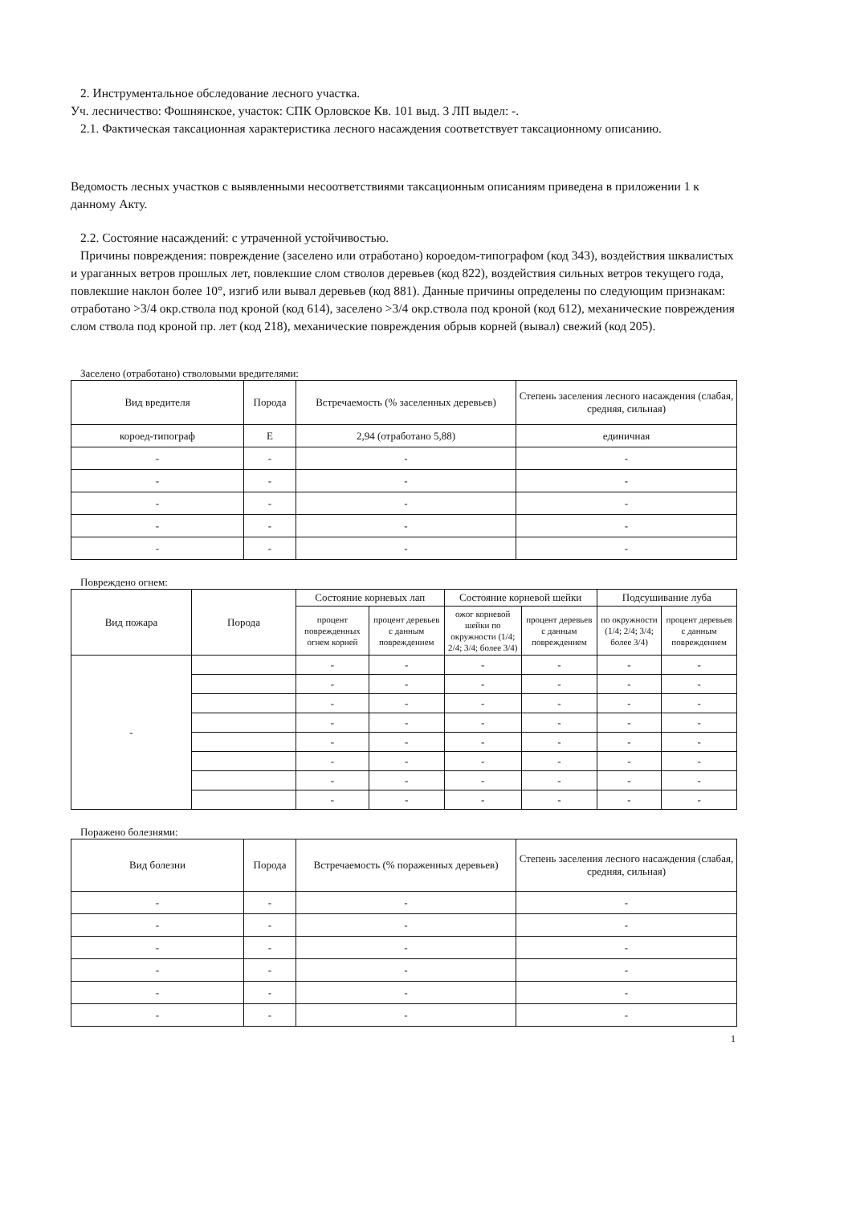2. Инструментальное обследование лесного участка.
Уч. лесничество: Фошнянское, участок: СПК Орловское Кв. 101 выд. 3 ЛП выдел: -.
2.1. Фактическая таксационная характеристика лесного насаждения соответствует таксационному описанию.
Ведомость лесных участков с выявленными несоответствиями таксационным описаниям приведена в приложении 1 к данному Акту.
2.2. Состояние насаждений: с утраченной устойчивостью.
Причины повреждения: повреждение (заселено или отработано) короедом-типографом (код 343), воздействия шквалистых и ураганных ветров прошлых лет, повлекшие слом стволов деревьев (код 822), воздействия сильных ветров текущего года, повлекшие наклон более 10°, изгиб или вывал деревьев (код 881). Данные причины определены по следующим признакам: отработано >3/4 окр.ствола под кроной (код 614), заселено >3/4 окр.ствола под кроной (код 612), механические повреждения слом ствола под кроной пр. лет (код 218), механические повреждения обрыв корней (вывал) свежий (код 205).
Заселено (отработано) стволовыми вредителями:
| Вид вредителя | Порода | Встречаемость (% заселенных деревьев) | Степень заселения лесного насаждения (слабая, средняя, сильная) |
| --- | --- | --- | --- |
| короед-типограф | Е | 2,94 (отработано 5,88) | единичная |
| - | - | - | - |
| - | - | - | - |
| - | - | - | - |
| - | - | - | - |
| - | - | - | - |
Повреждено огнем:
| Вид пожара | Порода | Состояние корневых лап | | Состояние корневой шейки | | Подсушивание луба | |
| --- | --- | --- | --- | --- | --- | --- | --- |
| | | процент поврежденных огнем корней | процент деревьев с данным повреждением | ожог корневой шейки по окружности (1/4; 2/4; 3/4; более 3/4) | процент деревьев с данным повреждением | по окружности (1/4; 2/4; 3/4; более 3/4) | процент деревьев с данным повреждением |
| - | | - | - | - | - | - | - |
| | | - | - | - | - | - | - |
| | | - | - | - | - | - | - |
| | | - | - | - | - | - | - |
| | | - | - | - | - | - | - |
| | | - | - | - | - | - | - |
| | | - | - | - | - | - | - |
| | | - | - | - | - | - | - |
Поражено болезнями:
| Вид болезни | Порода | Встречаемость (% пораженных деревьев) | Степень заселения лесного насаждения (слабая, средняя, сильная) |
| --- | --- | --- | --- |
| - | - | - | - |
| - | - | - | - |
| - | - | - | - |
| - | - | - | - |
| - | - | - | - |
| - | - | - | - |
1